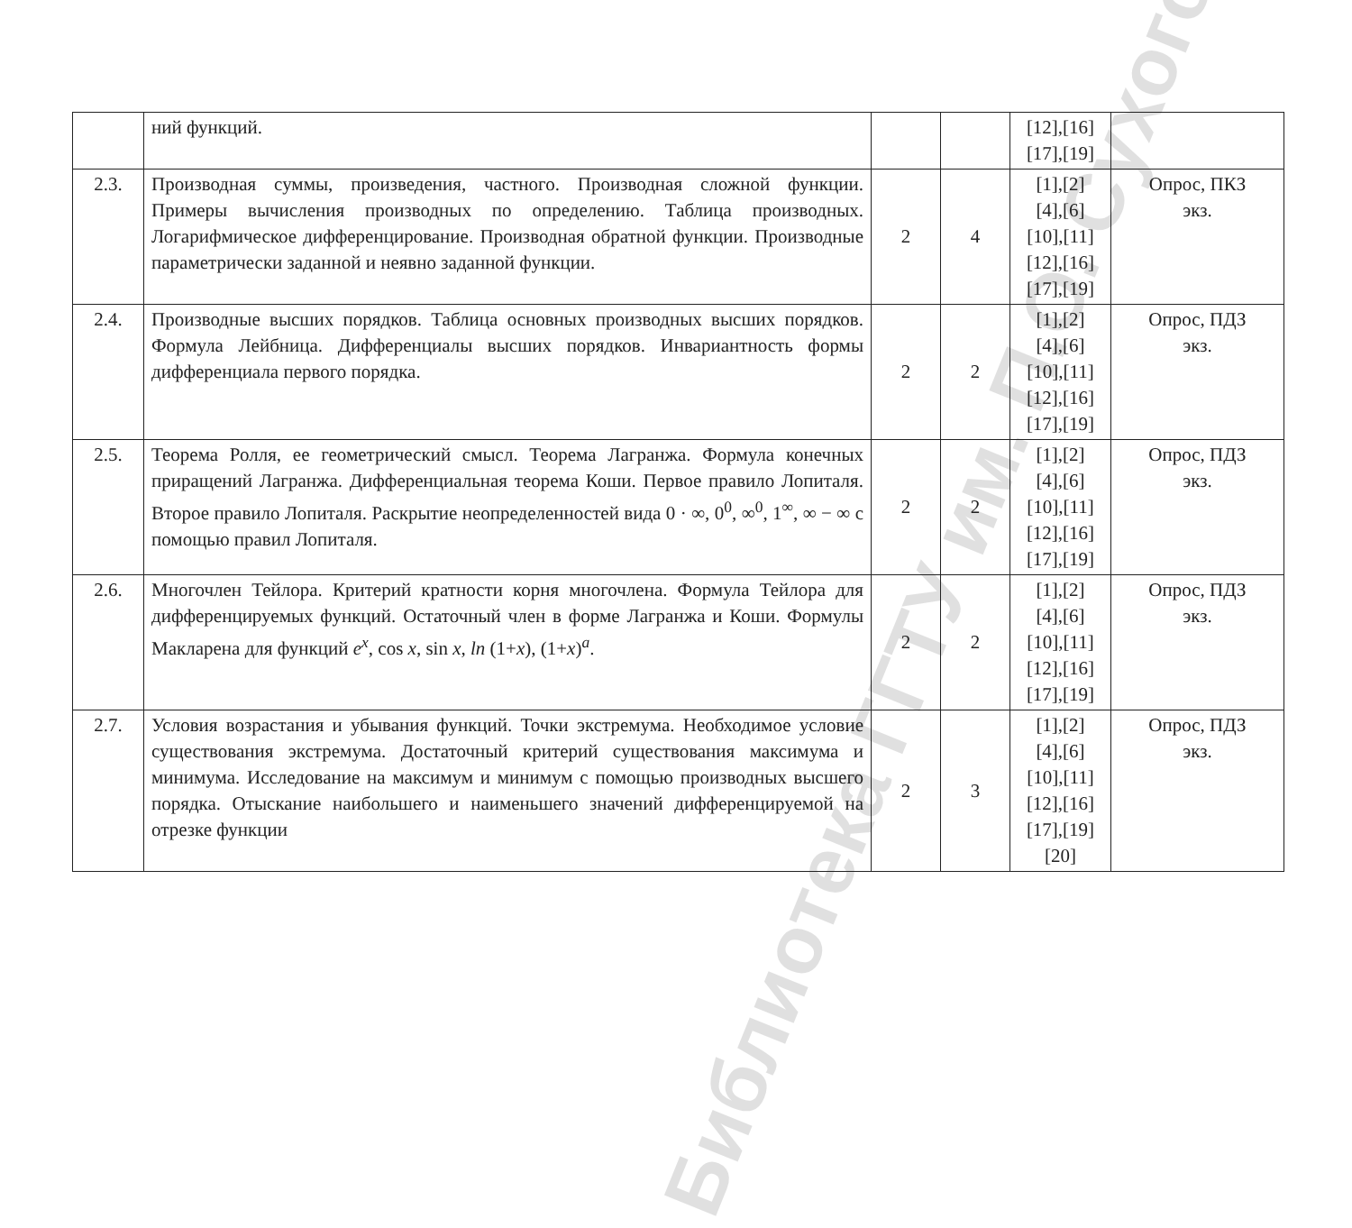Библиотека ГГТУ им. П.О. Сухого
| | ний функций. | | | [12],[16] [17],[19] | |
| 2.3. | Производная суммы, произведения, частного. Производная сложной функции. Примеры вычисления производных по определению. Таблица производных. Логарифмическое дифференцирование. Производная обратной функции. Производные параметрически заданной и неявно заданной функции. | 2 | 4 | [1],[2] [4],[6] [10],[11] [12],[16] [17],[19] | Опрос, ПКЗ экз. |
| 2.4. | Производные высших порядков. Таблица основных производных высших порядков. Формула Лейбница. Дифференциалы высших порядков. Инвариантность формы дифференциала первого порядка. | 2 | 2 | [1],[2] [4],[6] [10],[11] [12],[16] [17],[19] | Опрос, ПДЗ экз. |
| 2.5. | Теорема Ролля, ее геометрический смысл. Теорема Лагранжа. Формула конечных приращений Лагранжа. Дифференциальная теорема Коши. Первое правило Лопиталя. Второе правило Лопиталя. Раскрытие неопределенностей вида 0 · ∞, 0<sup>0</sup>, ∞<sup>0</sup>, 1<sup>∞</sup>, ∞ − ∞ с помощью правил Лопиталя. | 2 | 2 | [1],[2] [4],[6] [10],[11] [12],[16] [17],[19] | Опрос, ПДЗ экз. |
| 2.6. | Многочлен Тейлора. Критерий кратности корня многочлена. Формула Тейлора для дифференцируемых функций. Остаточный член в форме Лагранжа и Коши. Формулы Макларена для функций e<sup>x</sup> , cos x , sin x , ln (1+ x ), (1+ x )<sup>a</sup>. | 2 | 2 | [1],[2] [4],[6] [10],[11] [12],[16] [17],[19] | Опрос, ПДЗ экз. |
| 2.7. | Условия возрастания и убывания функций. Точки экстремума. Необходимое условие существования экстремума. Достаточный критерий существования максимума и минимума. Исследование на максимум и минимум с помощью производных высшего порядка. Отыскание наибольшего и наименьшего значений дифференцируемой на отрезке функции | 2 | 3 | [1],[2] [4],[6] [10],[11] [12],[16] [17],[19] [20] | Опрос, ПДЗ экз. |